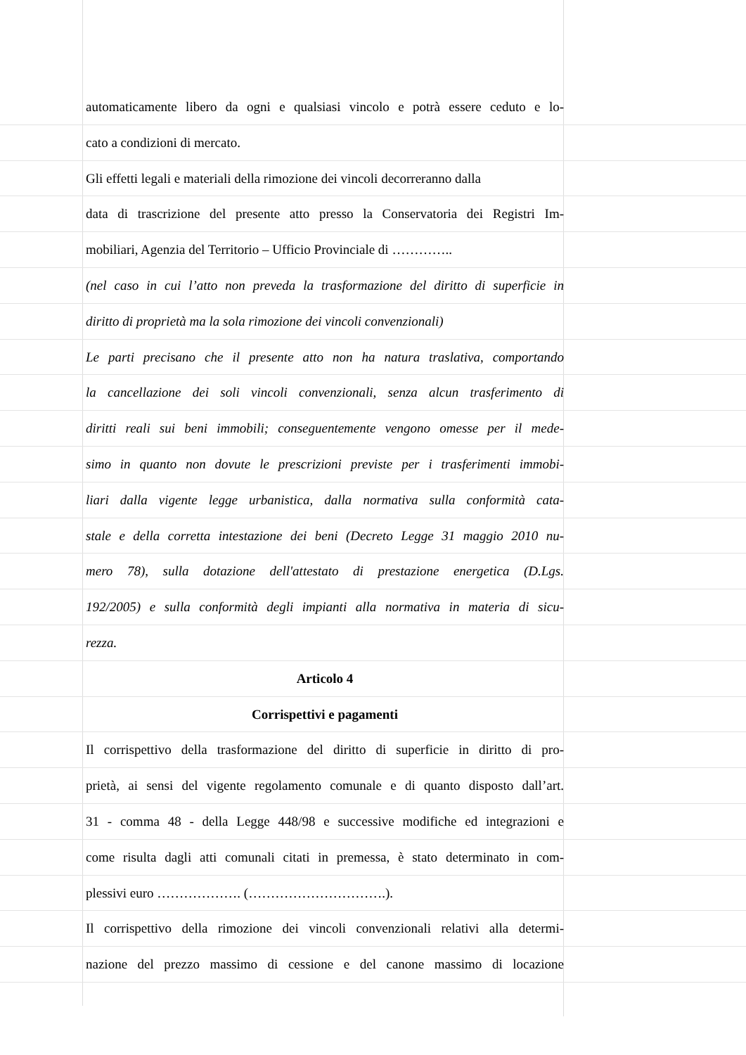automaticamente libero da ogni e qualsiasi vincolo e potrà essere ceduto e lo-
cato a condizioni di mercato.
Gli effetti legali e materiali della rimozione dei vincoli decorreranno dalla
data di trascrizione del presente atto presso la Conservatoria dei Registri Im-
mobiliari, Agenzia del Territorio – Ufficio Provinciale di …………..
(nel caso in cui l’atto non preveda la trasformazione del diritto di superficie in
diritto di proprietà ma la sola rimozione dei vincoli convenzionali)
Le parti precisano che il presente atto non ha natura traslativa, comportando
la cancellazione dei soli vincoli convenzionali, senza alcun trasferimento di
diritti reali sui beni immobili; conseguentemente vengono omesse per il mede-
simo in quanto non dovute le prescrizioni previste per i trasferimenti immobi-
liari dalla vigente legge urbanistica, dalla normativa sulla conformità cata-
stale e della corretta intestazione dei beni (Decreto Legge 31 maggio 2010 nu-
mero 78), sulla dotazione dell'attestato di prestazione energetica (D.Lgs.
192/2005) e sulla conformità degli impianti alla normativa in materia di sicu-
rezza.
Articolo 4
Corrispettivi e pagamenti
Il corrispettivo della trasformazione del diritto di superficie in diritto di pro-
prietà, ai sensi del vigente regolamento comunale e di quanto disposto dall’art.
31 - comma 48 - della Legge 448/98 e successive modifiche ed integrazioni e
come risulta dagli atti comunali citati in premessa, è stato determinato in com-
plessivi euro ………………. (………………………….).
Il corrispettivo della rimozione dei vincoli convenzionali relativi alla determi-
nazione del prezzo massimo di cessione e del canone massimo di locazione